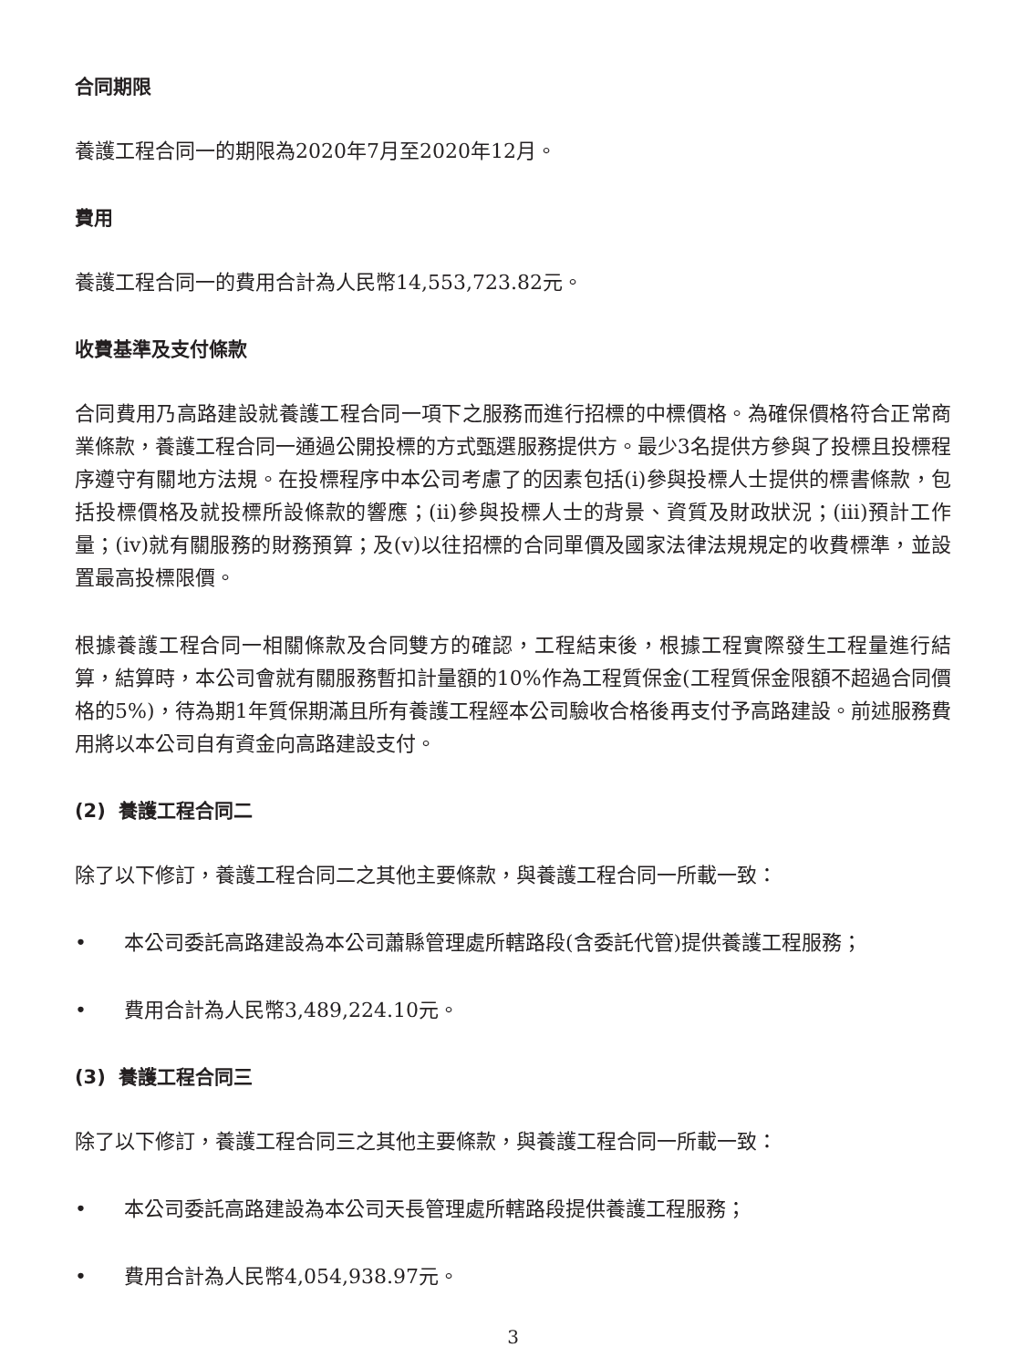合同期限
養護工程合同一的期限為2020年7月至2020年12月。
費用
養護工程合同一的費用合計為人民幣14,553,723.82元。
收費基準及支付條款
合同費用乃高路建設就養護工程合同一項下之服務而進行招標的中標價格。為確保價格符合正常商業條款，養護工程合同一通過公開投標的方式甄選服務提供方。最少3名提供方參與了投標且投標程序遵守有關地方法規。在投標程序中本公司考慮了的因素包括(i)參與投標人士提供的標書條款，包括投標價格及就投標所設條款的響應；(ii)參與投標人士的背景、資質及財政狀況；(iii)預計工作量；(iv)就有關服務的財務預算；及(v)以往招標的合同單價及國家法律法規規定的收費標準，並設置最高投標限價。
根據養護工程合同一相關條款及合同雙方的確認，工程結束後，根據工程實際發生工程量進行結算，結算時，本公司會就有關服務暫扣計量額的10%作為工程質保金(工程質保金限額不超過合同價格的5%)，待為期1年質保期滿且所有養護工程經本公司驗收合格後再支付予高路建設。前述服務費用將以本公司自有資金向高路建設支付。
(2) 養護工程合同二
除了以下修訂，養護工程合同二之其他主要條款，與養護工程合同一所載一致：
• 本公司委託高路建設為本公司蕭縣管理處所轄路段(含委託代管)提供養護工程服務；
• 費用合計為人民幣3,489,224.10元。
(3) 養護工程合同三
除了以下修訂，養護工程合同三之其他主要條款，與養護工程合同一所載一致：
• 本公司委託高路建設為本公司天長管理處所轄路段提供養護工程服務；
• 費用合計為人民幣4,054,938.97元。
3